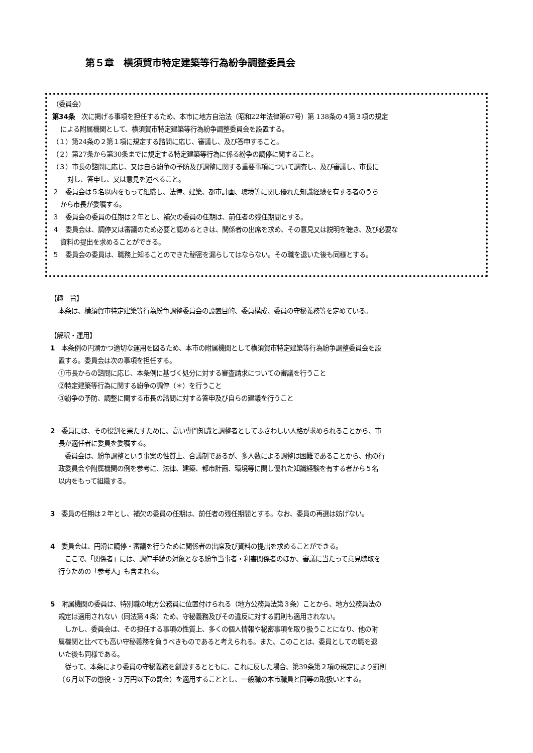第５章　横須賀市特定建築等行為紛争調整委員会
（委員会）
第34条　次に掲げる事項を担任するため、本市に地方自治法（昭和22年法律第67号）第 138条の４第３項の規定
による附属機関として、横須賀市特定建築等行為紛争調整委員会を設置する。
（１）第24条の２第１項に規定する諮問に応じ、審議し、及び答申すること。
（２）第27条から第30条までに規定する特定建築等行為に係る紛争の調停に関すること。
（３）市長の諮問に応じ、又は自ら紛争の予防及び調整に関する重要事項について調査し、及び審議し、市長に
対し、答申し、又は意見を述べること。
２　委員会は５名以内をもって組織し、法律、建築、都市計画、環境等に関し優れた知識経験を有する者のうち
から市長が委嘱する。
３　委員会の委員の任期は２年とし、補欠の委員の任期は、前任者の残任期間とする。
４　委員会は、調停又は審議のため必要と認めるときは、関係者の出席を求め、その意見又は説明を聴き、及び必要な
資料の提出を求めることができる。
５　委員会の委員は、職務上知ることのできた秘密を漏らしてはならない。その職を退いた後も同様とする。
【趣　旨】
本条は、横須賀市特定建築等行為紛争調整委員会の設置目的、委員構成、委員の守秘義務等を定めている。
【解釈・運用】
1　本条例の円滑かつ適切な運用を図るため、本市の附属機関として横須賀市特定建築等行為紛争調整委員会を設
置する。委員会は次の事項を担任する。
①市長からの諮問に応じ、本条例に基づく処分に対する審査請求についての審議を行うこと
②特定建築等行為に関する紛争の調停（＊）を行うこと
③紛争の予防、調整に関する市長の諮問に対する答申及び自らの建議を行うこと
2　委員には、その役割を果たすために、高い専門知識と調整者としてふさわしい人格が求められることから、市
長が適任者に委員を委嘱する。
　委員会は、紛争調整という事案の性質上、合議制であるが、多人数による調整は困難であることから、他の行
政委員会や附属機関の例を参考に、法律、建築、都市計画、環境等に関し優れた知識経験を有する者から５名
以内をもって組織する。
3　委員の任期は２年とし、補欠の委員の任期は、前任者の残任期間とする。なお、委員の再選は妨げない。
4　委員会は、円滑に調停・審議を行うために関係者の出席及び資料の提出を求めることができる。
　ここで、「関係者」には、調停手続の対象となる紛争当事者・利害関係者のほか、審議に当たって意見聴取を
行うための「参考人」も含まれる。
5　附属機関の委員は、特別職の地方公務員に位置付けられる（地方公務員法第３条）ことから、地方公務員法の
規定は適用されない（同法第４条）ため、守秘義務及びその違反に対する罰則も適用されない。
　しかし、委員会は、その担任する事項の性質上、多くの個人情報や秘密事項を取り扱うことになり、他の附
属機関と比べても高い守秘義務を負うべきものであると考えられる。また、このことは、委員としての職を退
いた後も同様である。
　従って、本条により委員の守秘義務を創設するとともに、これに反した場合、第39条第２項の規定により罰則
（６月以下の懲役・３万円以下の罰金）を適用することとし、一般職の本市職員と同等の取扱いとする。